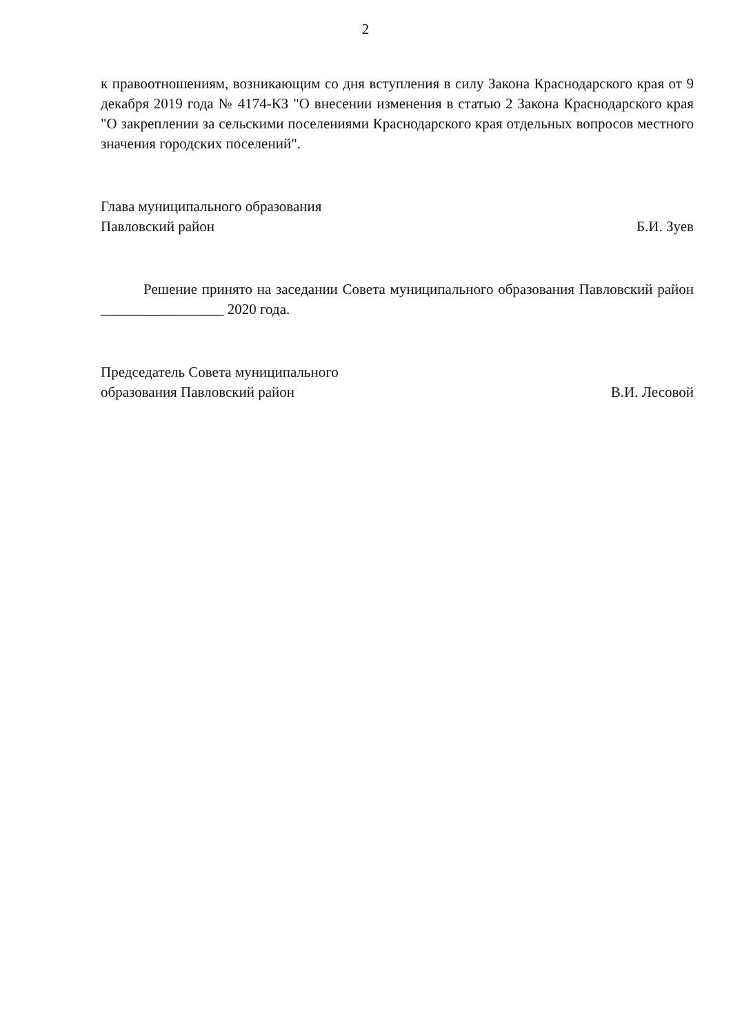2
к правоотношениям, возникающим со дня вступления в силу Закона Краснодарского края от 9 декабря 2019 года № 4174-КЗ "О внесении изменения в статью 2 Закона Краснодарского края "О закреплении за сельскими поселениями Краснодарского края отдельных вопросов местного значения городских поселений".
Глава муниципального образования
Павловский район
Б.И. Зуев
Решение принято на заседании Совета муниципального образования Павловский район _________________ 2020 года.
Председатель Совета муниципального
образования Павловский район
В.И. Лесовой